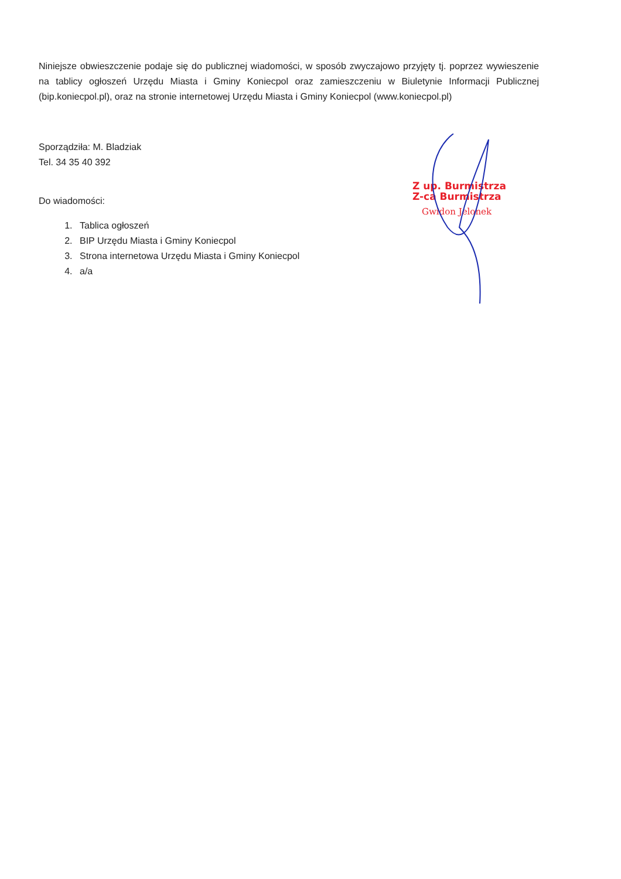Niniejsze obwieszczenie podaje się do publicznej wiadomości, w sposób zwyczajowo przyjęty tj. poprzez wywieszenie na tablicy ogłoszeń Urzędu Miasta i Gminy Koniecpol oraz zamieszczeniu w Biuletynie Informacji Publicznej (bip.koniecpol.pl), oraz na stronie internetowej Urzędu Miasta i Gminy Koniecpol (www.koniecpol.pl)
Sporządziła: M. Bladziak
Tel. 34 35 40 392
Do wiadomości:
1. Tablica ogłoszeń
2. BIP Urzędu Miasta i Gminy Koniecpol
3. Strona internetowa Urzędu Miasta i Gminy Koniecpol
4. a/a
Z up. Burmistrza
Z-ca Burmistrza
Gwidon Jelonek